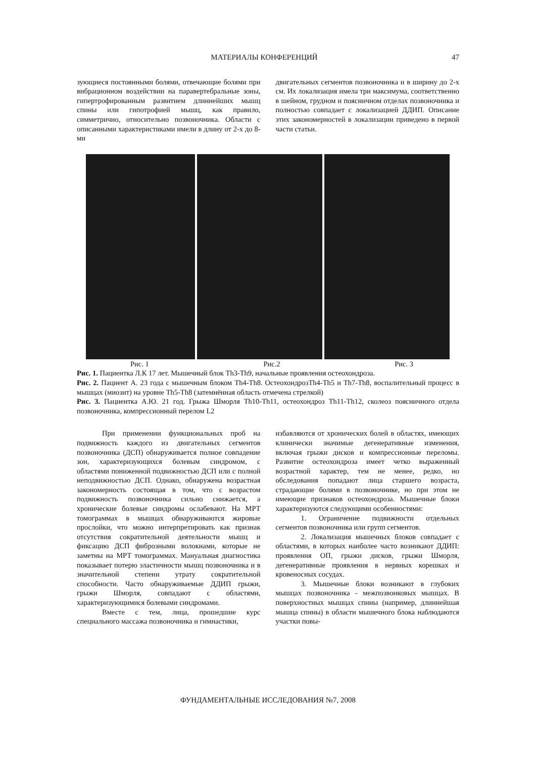МАТЕРИАЛЫ КОНФЕРЕНЦИЙ 47
зующиеся постоянными болями, отвечающие болями при вибрационном воздействии на паравертебральные зоны, гипертрофированным развитием длиннейших мышц спины или гипотрофией мышц, как правило, симметрично, относительно позвоночника. Области с описанными характеристиками имели в длину от 2-х до 8-ми
двигательных сегментов позвоночника и в ширину до 2-х см. Их локализация имела три максимума, соответственно в шейном, грудном и поясничном отделах позвоночника и полностью совпадает с локализацией ДДИП. Описание этих закономерностей в локализации приведено в первой части статьи.
Рис. 1 Рис.2 Рис. 3
Рис. 1. Пациентка Л.К 17 лет. Мышечный блок Th3-Th9, начальные проявления остеохондроза.
Рис. 2. Пациент А. 23 года с мышечным блоком Th4-Th8. ОстеохондрозTh4-Th5 и Th7-Th8, воспалительный процесс в мышцах (миозит) на уровне Th5-Th8 (затемнённая область отмечена стрелкой)
Рис. 3. Пациентка А.Ю. 21 год. Грыжа Шморля Th10-Th11, остеохондроз Th11-Th12, сколеоз поясничного отдела позвоночника, компрессионный перелом L2
При применении функциональных проб на подвижность каждого из двигательных сегментов позвоночника (ДСП) обнаруживается полное совпадение зон, характеризующихся болевым синдромом, с областями пониженной подвижностью ДСП или с полной неподвижностью ДСП. Однако, обнаружена возрастная закономерность состоящая в том, что с возрастом подвижность позвоночника сильно снижается, а хронические болевые синдромы ослабевают. На МРТ томограммах в мышцах обнаруживаются жировые прослойки, что можно интерпретировать как признак отсутствия сократительной деятельности мышц и фиксацию ДСП фиброзными волокнами, которые не заметны на МРТ томограммах. Мануальная диагностика показывает потерю эластичности мышц позвоночника и в значительной степени утрату сократительной способности. Часто обнаруживаемые ДДИП грыжи, грыжи Шморля, совпадают с областями, характеризующимися болевыми синдромами.
Вместе с тем, лица, прошедшие курс специального массажа позвоночника и гимнастики,
избавляются от хронических болей в областях, имеющих клинически значимые дегенеративные изменения, включая грыжи дисков и компрессионные переломы. Развитие остеохондроза имеет четко выраженный возрастной характер, тем не менее, редко, но обследования попадают лица старшего возраста, страдающие болями в позвоночнике, но при этом не имеющие признаков остеохондроза. Мышечные блоки характеризуются следующими особенностями:
1. Ограничение подвижности отдельных сегментов позвоночника или групп сегментов.
2. Локализация мышечных блоков совпадает с областями, в которых наиболее часто возникают ДДИП: проявления ОП, грыжи дисков, грыжи Шморля, дегенеративные проявления в нервных корешках и кровеносных сосудах.
3. Мышечные блоки возникают в глубоких мышцах позвоночника - межпозвонковых мышцах. В поверхностных мышцах спины (например, длиннейшая мышца спины) в области мышечного блока наблюдаются участки повы-
ФУНДАМЕНТАЛЬНЫЕ ИССЛЕДОВАНИЯ №7, 2008